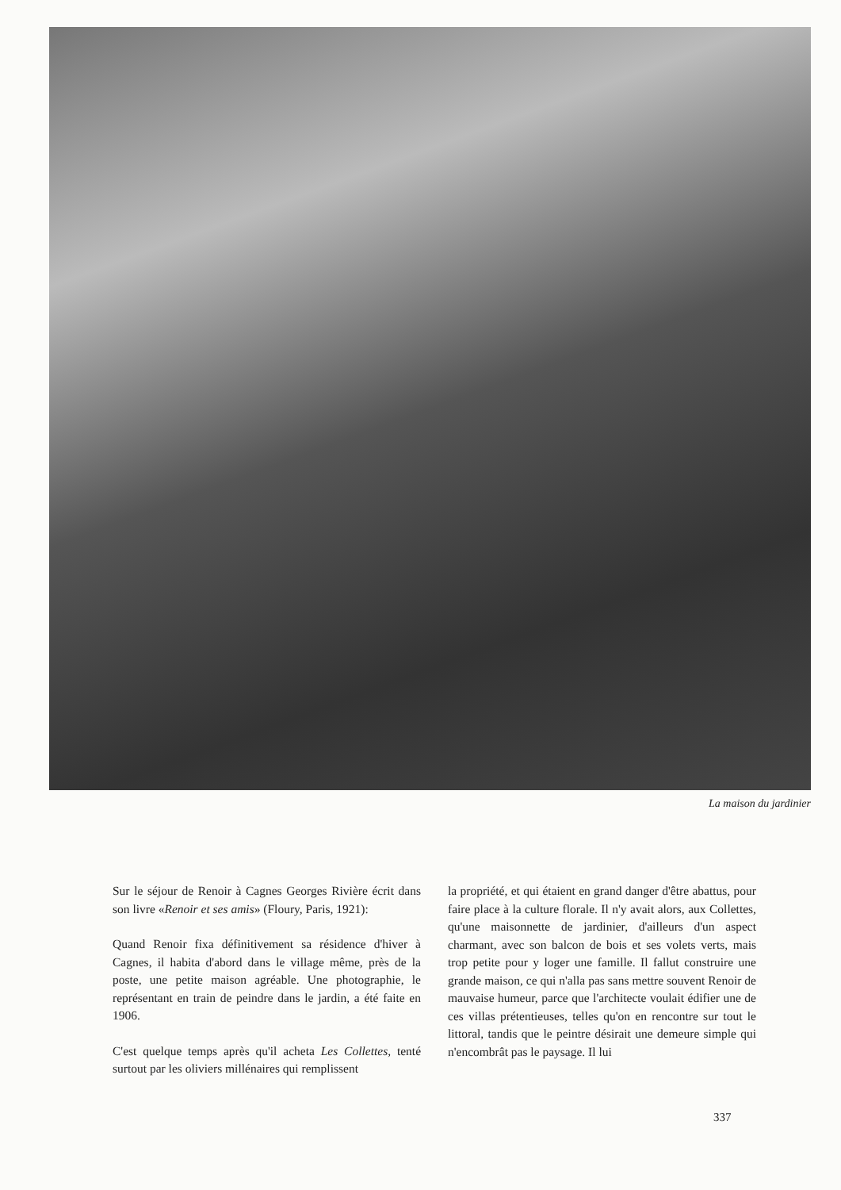La maison du jardinier
Sur le séjour de Renoir à Cagnes Georges Rivière écrit dans son livre «Renoir et ses amis» (Floury, Paris, 1921):
Quand Renoir fixa définitivement sa résidence d'hiver à Cagnes, il habita d'abord dans le village même, près de la poste, une petite maison agréable. Une photographie, le représentant en train de peindre dans le jardin, a été faite en 1906.
C'est quelque temps après qu'il acheta Les Collettes, tenté surtout par les oliviers millénaires qui remplissent
la propriété, et qui étaient en grand danger d'être abattus, pour faire place à la culture florale. Il n'y avait alors, aux Collettes, qu'une maisonnette de jardinier, d'ailleurs d'un aspect charmant, avec son balcon de bois et ses volets verts, mais trop petite pour y loger une famille. Il fallut construire une grande maison, ce qui n'alla pas sans mettre souvent Renoir de mauvaise humeur, parce que l'architecte voulait édifier une de ces villas prétentieuses, telles qu'on en rencontre sur tout le littoral, tandis que le peintre désirait une demeure simple qui n'encombrât pas le paysage. Il lui
337